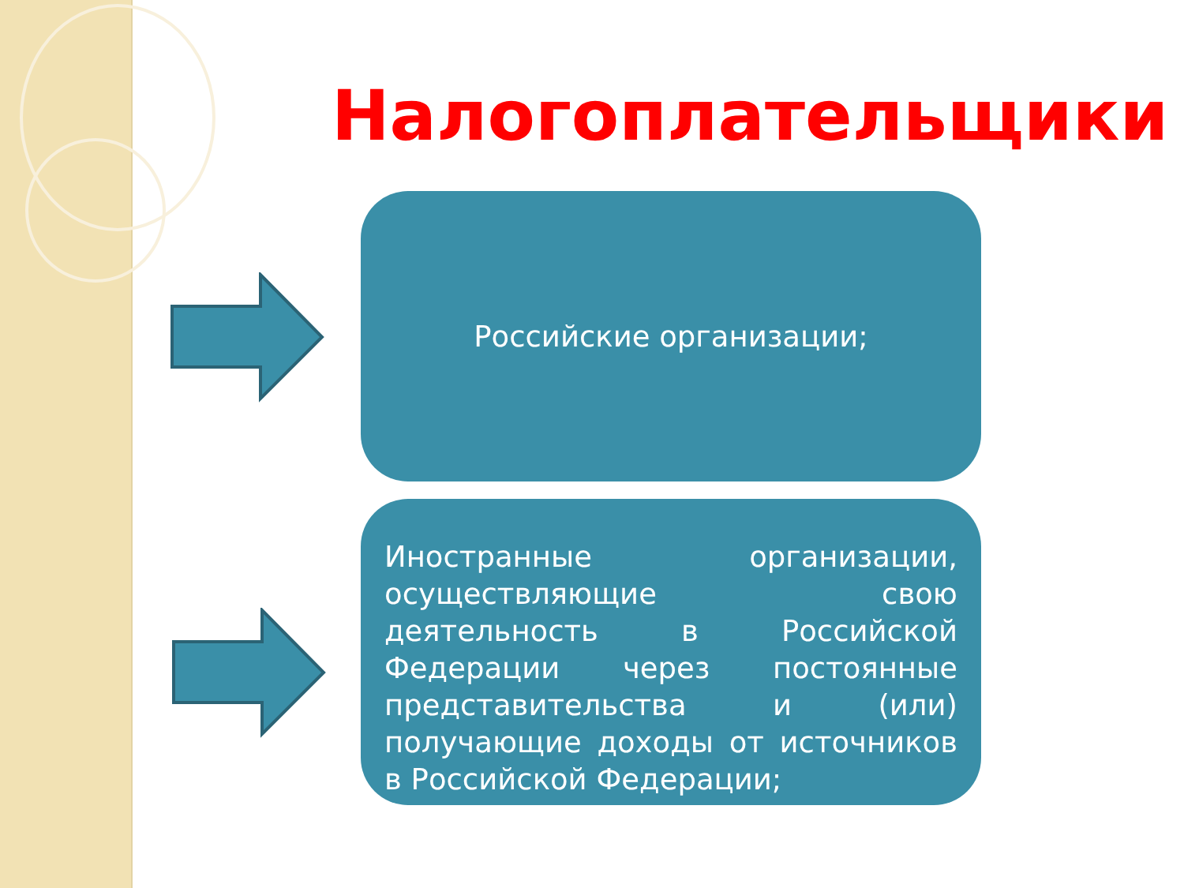Налогоплательщики
Российские организации;
Иностранные организации, осуществляющие свою деятельность в Российской Федерации через постоянные представительства и (или) получающие доходы от источников в Российской Федерации;